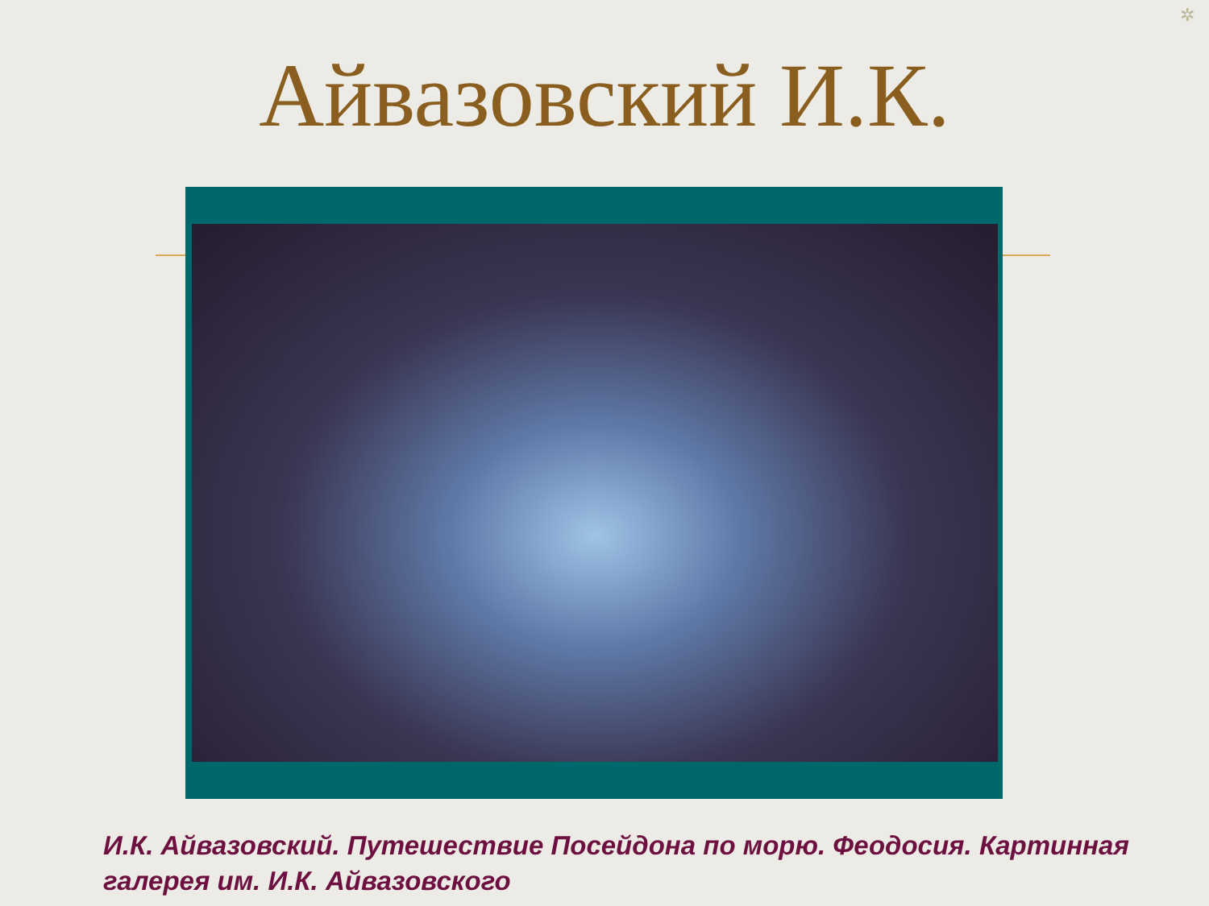✲
Айвазовский И.К.
И.К. Айвазовский. Путешествие Посейдона по морю. Феодосия. Картинная галерея им. И.К. Айвазовского